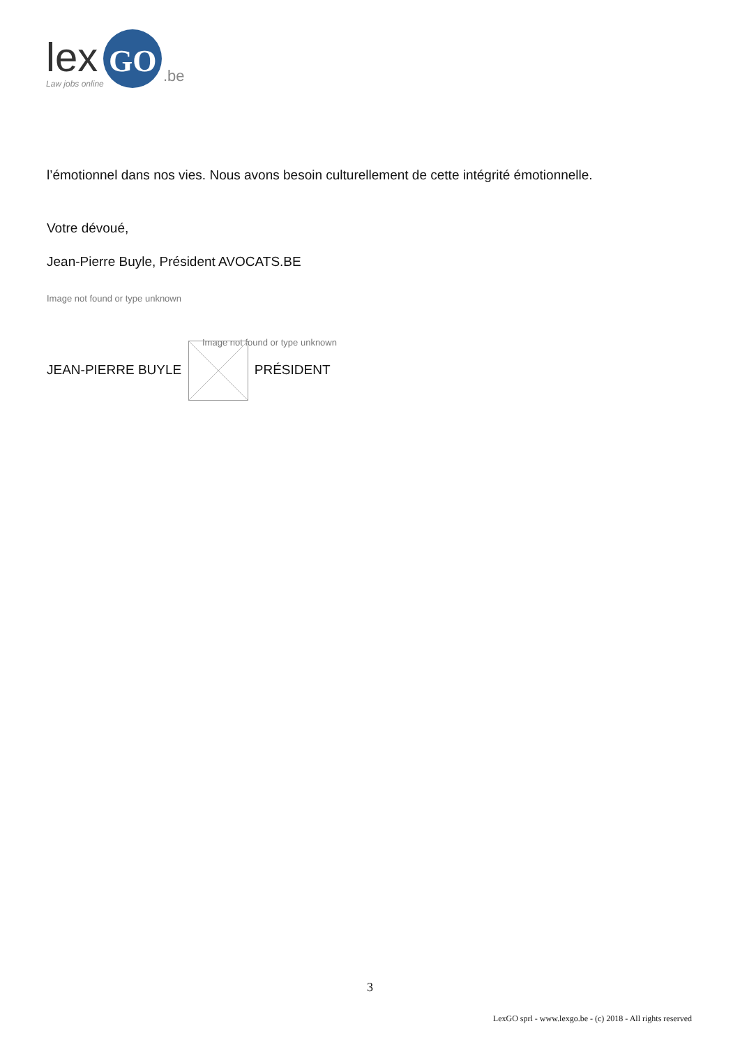lex
GO
.be
Law jobs online
l’émotionnel dans nos vies. Nous avons besoin culturellement de cette intégrité émotionnelle.
Votre dévoué,
Jean-Pierre Buyle, Président AVOCATS.BE
Image not found or type unknown
Image not found or type unknown
JEAN-PIERRE BUYLE PRÉSIDENT
3
LexGO sprl - www.lexgo.be - (c) 2018 - All rights reserved